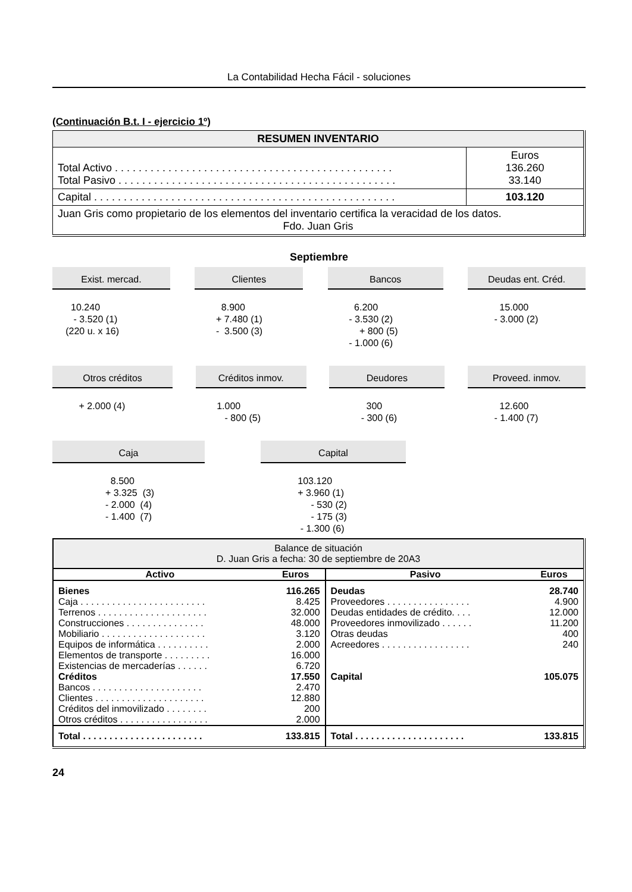La Contabilidad Hecha Fácil - soluciones
(Continuación B.t. I - ejercicio 1º)
| RESUMEN INVENTARIO | |
| Total Activo . . . . . . . . . . . . . . . . . . . . . . . . . . . . . . . . . . . . . . . . . . . . . . . Total Pasivo . . . . . . . . . . . . . . . . . . . . . . . . . . . . . . . . . . . . . . . . . . . . . . . | Euros 136.260 33.140 |
| Capital . . . . . . . . . . . . . . . . . . . . . . . . . . . . . . . . . . . . . . . . . . . . . . . . . . . | 103.120 |
| Juan Gris como propietario de los elementos del inventario certifica la veracidad de los datos. Fdo. Juan Gris | |
Septiembre
Exist. mercad.
       10.240
        - 3.520 (1)
     (220 u. x 16)
Clientes
          8.900
        + 7.480 (1)
        -  3.500 (3)
Bancos
          6.200
        - 3.530 (2)
            + 800 (5)
        - 1.000 (6)
Deudas ent. Créd.
            15.000
          - 3.000 (2)
Otros créditos
          + 2.000 (4)
Créditos inmov.
        1.000
           - 800 (5)
Deudores
              300
            - 300 (6)
Proveed. inmov.
            12.600
          - 1.400 (7)
Caja
                      8.500
                    + 3.325  (3)
                    - 2.000  (4)
                    - 1.400  (7)
Capital
              103.120
              + 3.960 (1)
                   - 530 (2)
                   - 175 (3)
               - 1.300 (6)
| Balance de situación D. Juan Gris a fecha: 30 de septiembre de 20A3 | | | |
| Activo | Euros | Pasivo | Euros |
| Bienes Caja . . . . . . . . . . . . . . . . . . . . . . . . Terrenos . . . . . . . . . . . . . . . . . . . . . Construcciones . . . . . . . . . . . . . . . Mobiliario . . . . . . . . . . . . . . . . . . . . Equipos de informática . . . . . . . . . . Elementos de transporte . . . . . . . . . Existencias de mercaderías . . . . . . Créditos Bancos . . . . . . . . . . . . . . . . . . . . . Clientes . . . . . . . . . . . . . . . . . . . . . Créditos del inmovilizado . . . . . . . . Otros créditos . . . . . . . . . . . . . . . . . | 116.265 8.425 32.000 48.000 3.120 2.000 16.000 6.720 17.550 2.470 12.880 200 2.000 | Deudas Proveedores . . . . . . . . . . . . . . . . Deudas entidades de crédito. . . . Proveedores inmovilizado . . . . . . Otras deudas Acreedores . . . . . . . . . . . . . . . . . Capital | 28.740 4.900 12.000 11.200 400 240 105.075 |
| Total . . . . . . . . . . . . . . . . . . . . . . . | 133.815 | Total . . . . . . . . . . . . . . . . . . . . . | 133.815 |
24